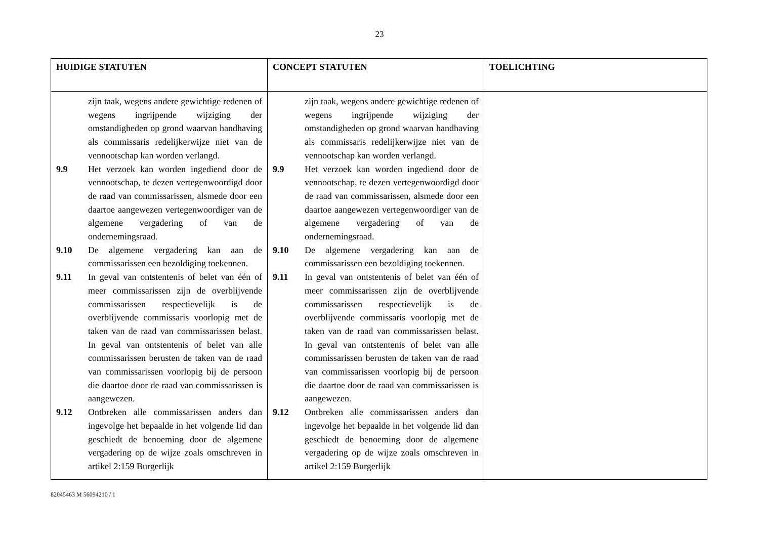23
| HUIDIGE STATUTEN | CONCEPT STATUTEN | TOELICHTING |
| --- | --- | --- |
| zijn taak, wegens andere gewichtige redenen of wegens ingrijpende wijziging der omstandigheden op grond waarvan handhaving als commissaris redelijkerwijze niet van de vennootschap kan worden verlangd. 9.9 Het verzoek kan worden ingediend door de vennootschap, te dezen vertegenwoordigd door de raad van commissarissen, alsmede door een daartoe aangewezen vertegenwoordiger van de algemene vergadering of van de ondernemingsraad. 9.10 De algemene vergadering kan aan de commissarissen een bezoldiging toekennen. 9.11 In geval van ontstentenis of belet van één of meer commissarissen zijn de overblijvende commissarissen respectievelijk is de overblijvende commissaris voorlopig met de taken van de raad van commissarissen belast. In geval van ontstentenis of belet van alle commissarissen berusten de taken van de raad van commissarissen voorlopig bij de persoon die daartoe door de raad van commissarissen is aangewezen. 9.12 Ontbreken alle commissarissen anders dan ingevolge het bepaalde in het volgende lid dan geschiedt de benoeming door de algemene vergadering op de wijze zoals omschreven in artikel 2:159 Burgerlijk | zijn taak, wegens andere gewichtige redenen of wegens ingrijpende wijziging der omstandigheden op grond waarvan handhaving als commissaris redelijkerwijze niet van de vennootschap kan worden verlangd. 9.9 Het verzoek kan worden ingediend door de vennootschap, te dezen vertegenwoordigd door de raad van commissarissen, alsmede door een daartoe aangewezen vertegenwoordiger van de algemene vergadering of van de ondernemingsraad. 9.10 De algemene vergadering kan aan de commissarissen een bezoldiging toekennen. 9.11 In geval van ontstentenis of belet van één of meer commissarissen zijn de overblijvende commissarissen respectievelijk is de overblijvende commissaris voorlopig met de taken van de raad van commissarissen belast. In geval van ontstentenis of belet van alle commissarissen berusten de taken van de raad van commissarissen voorlopig bij de persoon die daartoe door de raad van commissarissen is aangewezen. 9.12 Ontbreken alle commissarissen anders dan ingevolge het bepaalde in het volgende lid dan geschiedt de benoeming door de algemene vergadering op de wijze zoals omschreven in artikel 2:159 Burgerlijk | |
82045463 M 56094210 / 1